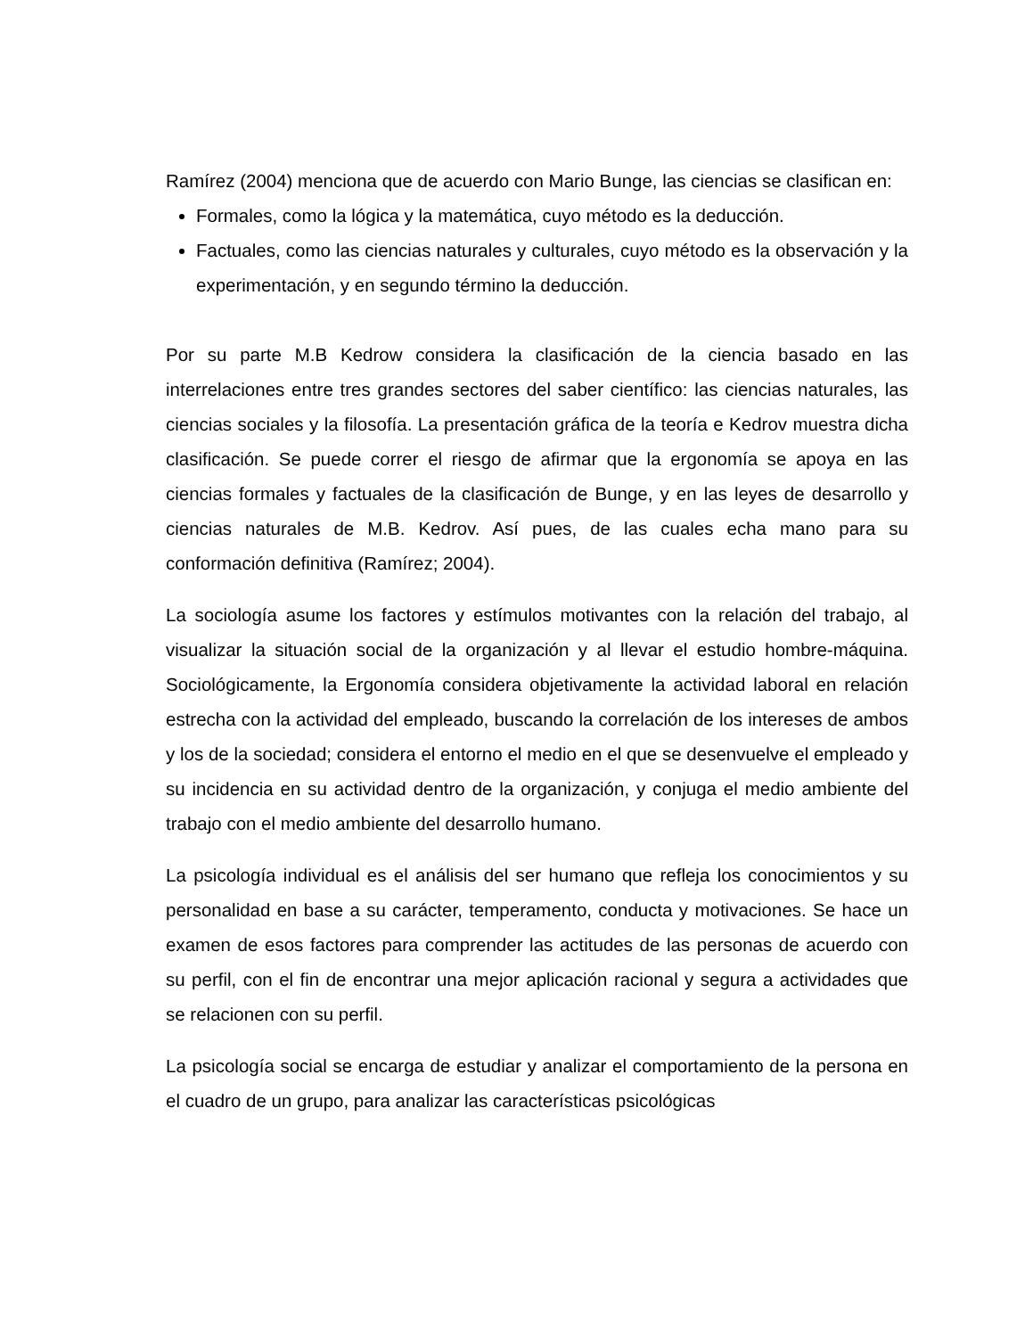Ramírez (2004) menciona que de acuerdo con Mario Bunge, las ciencias se clasifican en:
Formales, como la lógica y la matemática, cuyo método es la deducción.
Factuales, como las ciencias naturales y culturales, cuyo método es la observación y la experimentación, y en segundo término la deducción.
Por su parte M.B Kedrow considera la clasificación de la ciencia basado en las interrelaciones entre tres grandes sectores del saber científico: las ciencias naturales, las ciencias sociales y la filosofía. La presentación gráfica de la teoría e Kedrov muestra dicha clasificación. Se puede correr el riesgo de afirmar que la ergonomía se apoya en las ciencias formales y factuales de la clasificación de Bunge, y en las leyes de desarrollo y ciencias naturales de M.B. Kedrov. Así pues, de las cuales echa mano para su conformación definitiva (Ramírez; 2004).
La sociología asume los factores y estímulos motivantes con la relación del trabajo, al visualizar la situación social de la organización y al llevar el estudio hombre-máquina. Sociológicamente, la Ergonomía considera objetivamente la actividad laboral en relación estrecha con la actividad del empleado, buscando la correlación de los intereses de ambos y los de la sociedad; considera el entorno el medio en el que se desenvuelve el empleado y su incidencia en su actividad dentro de la organización, y conjuga el medio ambiente del trabajo con el medio ambiente del desarrollo humano.
La psicología individual es el análisis del ser humano que refleja los conocimientos y su personalidad en base a su carácter, temperamento, conducta y motivaciones. Se hace un examen de esos factores para comprender las actitudes de las personas de acuerdo con su perfil, con el fin de encontrar una mejor aplicación racional y segura a actividades que se relacionen con su perfil.
La psicología social se encarga de estudiar y analizar el comportamiento de la persona en el cuadro de un grupo, para analizar las características psicológicas